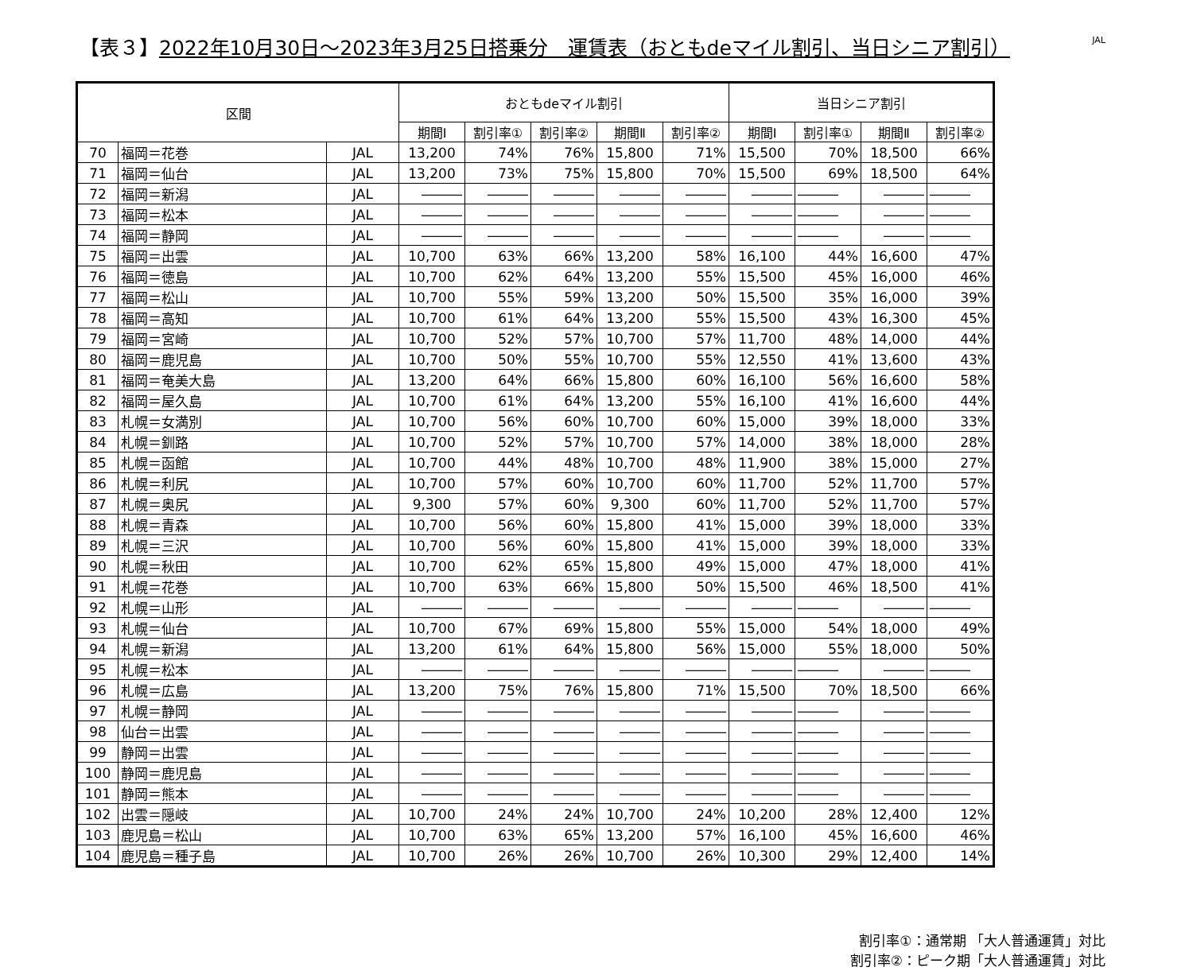【表３】2022年10月30日～2023年3月25日搭乗分　運賃表（おともdeマイル割引、当日シニア割引） JAL
| 区間 | | | おともdeマイル割引 | | | | | 当日シニア割引 | | | |
| --- | --- | --- | --- | --- | --- | --- | --- | --- | --- | --- | --- |
| | | | 期間Ⅰ | 割引率① | 割引率② | 期間Ⅱ | 割引率② | 期間Ⅰ | 割引率① | 期間Ⅱ | 割引率② |
| 70 | 福岡＝花巻 | JAL | 13,200 | 74% | 76% | 15,800 | 71% | 15,500 | 70% | 18,500 | 66% |
| 71 | 福岡＝仙台 | JAL | 13,200 | 73% | 75% | 15,800 | 70% | 15,500 | 69% | 18,500 | 64% |
| 72 | 福岡＝新潟 | JAL | ――― | ――― | ――― | ――― | ――― | ――― | ――― | ――― | ――― |
| 73 | 福岡＝松本 | JAL | ――― | ――― | ――― | ――― | ――― | ――― | ――― | ――― | ――― |
| 74 | 福岡＝静岡 | JAL | ――― | ――― | ――― | ――― | ――― | ――― | ――― | ――― | ――― |
| 75 | 福岡＝出雲 | JAL | 10,700 | 63% | 66% | 13,200 | 58% | 16,100 | 44% | 16,600 | 47% |
| 76 | 福岡＝徳島 | JAL | 10,700 | 62% | 64% | 13,200 | 55% | 15,500 | 45% | 16,000 | 46% |
| 77 | 福岡＝松山 | JAL | 10,700 | 55% | 59% | 13,200 | 50% | 15,500 | 35% | 16,000 | 39% |
| 78 | 福岡＝高知 | JAL | 10,700 | 61% | 64% | 13,200 | 55% | 15,500 | 43% | 16,300 | 45% |
| 79 | 福岡＝宮崎 | JAL | 10,700 | 52% | 57% | 10,700 | 57% | 11,700 | 48% | 14,000 | 44% |
| 80 | 福岡＝鹿児島 | JAL | 10,700 | 50% | 55% | 10,700 | 55% | 12,550 | 41% | 13,600 | 43% |
| 81 | 福岡＝奄美大島 | JAL | 13,200 | 64% | 66% | 15,800 | 60% | 16,100 | 56% | 16,600 | 58% |
| 82 | 福岡＝屋久島 | JAL | 10,700 | 61% | 64% | 13,200 | 55% | 16,100 | 41% | 16,600 | 44% |
| 83 | 札幌＝女満別 | JAL | 10,700 | 56% | 60% | 10,700 | 60% | 15,000 | 39% | 18,000 | 33% |
| 84 | 札幌＝釧路 | JAL | 10,700 | 52% | 57% | 10,700 | 57% | 14,000 | 38% | 18,000 | 28% |
| 85 | 札幌＝函館 | JAL | 10,700 | 44% | 48% | 10,700 | 48% | 11,900 | 38% | 15,000 | 27% |
| 86 | 札幌＝利尻 | JAL | 10,700 | 57% | 60% | 10,700 | 60% | 11,700 | 52% | 11,700 | 57% |
| 87 | 札幌＝奥尻 | JAL | 9,300 | 57% | 60% | 9,300 | 60% | 11,700 | 52% | 11,700 | 57% |
| 88 | 札幌＝青森 | JAL | 10,700 | 56% | 60% | 15,800 | 41% | 15,000 | 39% | 18,000 | 33% |
| 89 | 札幌＝三沢 | JAL | 10,700 | 56% | 60% | 15,800 | 41% | 15,000 | 39% | 18,000 | 33% |
| 90 | 札幌＝秋田 | JAL | 10,700 | 62% | 65% | 15,800 | 49% | 15,000 | 47% | 18,000 | 41% |
| 91 | 札幌＝花巻 | JAL | 10,700 | 63% | 66% | 15,800 | 50% | 15,500 | 46% | 18,500 | 41% |
| 92 | 札幌＝山形 | JAL | ――― | ――― | ――― | ――― | ――― | ――― | ――― | ――― | ――― |
| 93 | 札幌＝仙台 | JAL | 10,700 | 67% | 69% | 15,800 | 55% | 15,000 | 54% | 18,000 | 49% |
| 94 | 札幌＝新潟 | JAL | 13,200 | 61% | 64% | 15,800 | 56% | 15,000 | 55% | 18,000 | 50% |
| 95 | 札幌＝松本 | JAL | ――― | ――― | ――― | ――― | ――― | ――― | ――― | ――― | ――― |
| 96 | 札幌＝広島 | JAL | 13,200 | 75% | 76% | 15,800 | 71% | 15,500 | 70% | 18,500 | 66% |
| 97 | 札幌＝静岡 | JAL | ――― | ――― | ――― | ――― | ――― | ――― | ――― | ――― | ――― |
| 98 | 仙台＝出雲 | JAL | ――― | ――― | ――― | ――― | ――― | ――― | ――― | ――― | ――― |
| 99 | 静岡＝出雲 | JAL | ――― | ――― | ――― | ――― | ――― | ――― | ――― | ――― | ――― |
| 100 | 静岡＝鹿児島 | JAL | ――― | ――― | ――― | ――― | ――― | ――― | ――― | ――― | ――― |
| 101 | 静岡＝熊本 | JAL | ――― | ――― | ――― | ――― | ――― | ――― | ――― | ――― | ――― |
| 102 | 出雲＝隠岐 | JAL | 10,700 | 24% | 24% | 10,700 | 24% | 10,200 | 28% | 12,400 | 12% |
| 103 | 鹿児島＝松山 | JAL | 10,700 | 63% | 65% | 13,200 | 57% | 16,100 | 45% | 16,600 | 46% |
| 104 | 鹿児島＝種子島 | JAL | 10,700 | 26% | 26% | 10,700 | 26% | 10,300 | 29% | 12,400 | 14% |
割引率①：通常期 「大人普通運賃」対比
割引率②：ピーク期「大人普通運賃」対比